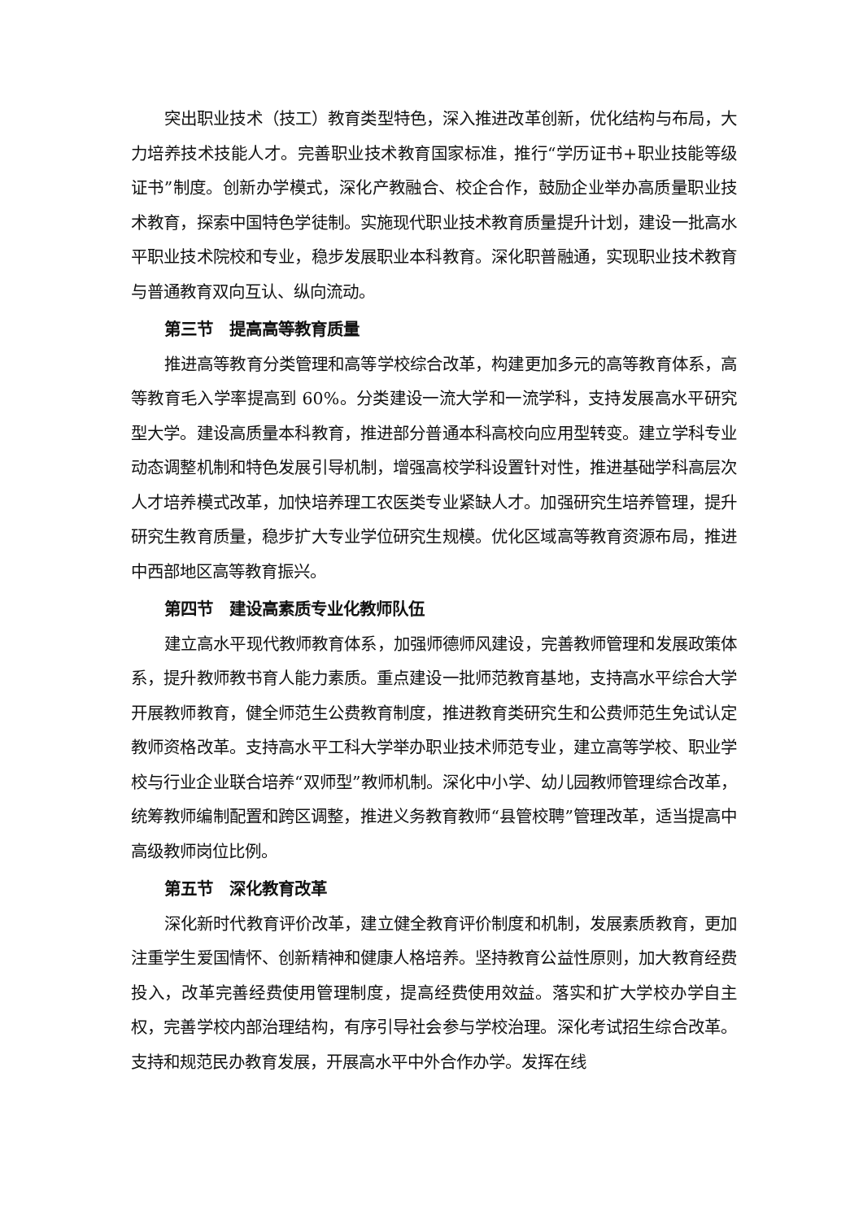突出职业技术（技工）教育类型特色，深入推进改革创新，优化结构与布局，大力培养技术技能人才。完善职业技术教育国家标准，推行“学历证书+职业技能等级证书”制度。创新办学模式，深化产教融合、校企合作，鼓励企业举办高质量职业技术教育，探索中国特色学徒制。实施现代职业技术教育质量提升计划，建设一批高水平职业技术院校和专业，稳步发展职业本科教育。深化职普融通，实现职业技术教育与普通教育双向互认、纵向流动。
第三节　提高高等教育质量
推进高等教育分类管理和高等学校综合改革，构建更加多元的高等教育体系，高等教育毛入学率提高到 60%。分类建设一流大学和一流学科，支持发展高水平研究型大学。建设高质量本科教育，推进部分普通本科高校向应用型转变。建立学科专业动态调整机制和特色发展引导机制，增强高校学科设置针对性，推进基础学科高层次人才培养模式改革，加快培养理工农医类专业紧缺人才。加强研究生培养管理，提升研究生教育质量，稳步扩大专业学位研究生规模。优化区域高等教育资源布局，推进中西部地区高等教育振兴。
第四节　建设高素质专业化教师队伍
建立高水平现代教师教育体系，加强师德师风建设，完善教师管理和发展政策体系，提升教师教书育人能力素质。重点建设一批师范教育基地，支持高水平综合大学开展教师教育，健全师范生公费教育制度，推进教育类研究生和公费师范生免试认定教师资格改革。支持高水平工科大学举办职业技术师范专业，建立高等学校、职业学校与行业企业联合培养“双师型”教师机制。深化中小学、幼儿园教师管理综合改革，统筹教师编制配置和跨区调整，推进义务教育教师“县管校聘”管理改革，适当提高中高级教师岗位比例。
第五节　深化教育改革
深化新时代教育评价改革，建立健全教育评价制度和机制，发展素质教育，更加注重学生爱国情怀、创新精神和健康人格培养。坚持教育公益性原则，加大教育经费投入，改革完善经费使用管理制度，提高经费使用效益。落实和扩大学校办学自主权，完善学校内部治理结构，有序引导社会参与学校治理。深化考试招生综合改革。支持和规范民办教育发展，开展高水平中外合作办学。发挥在线